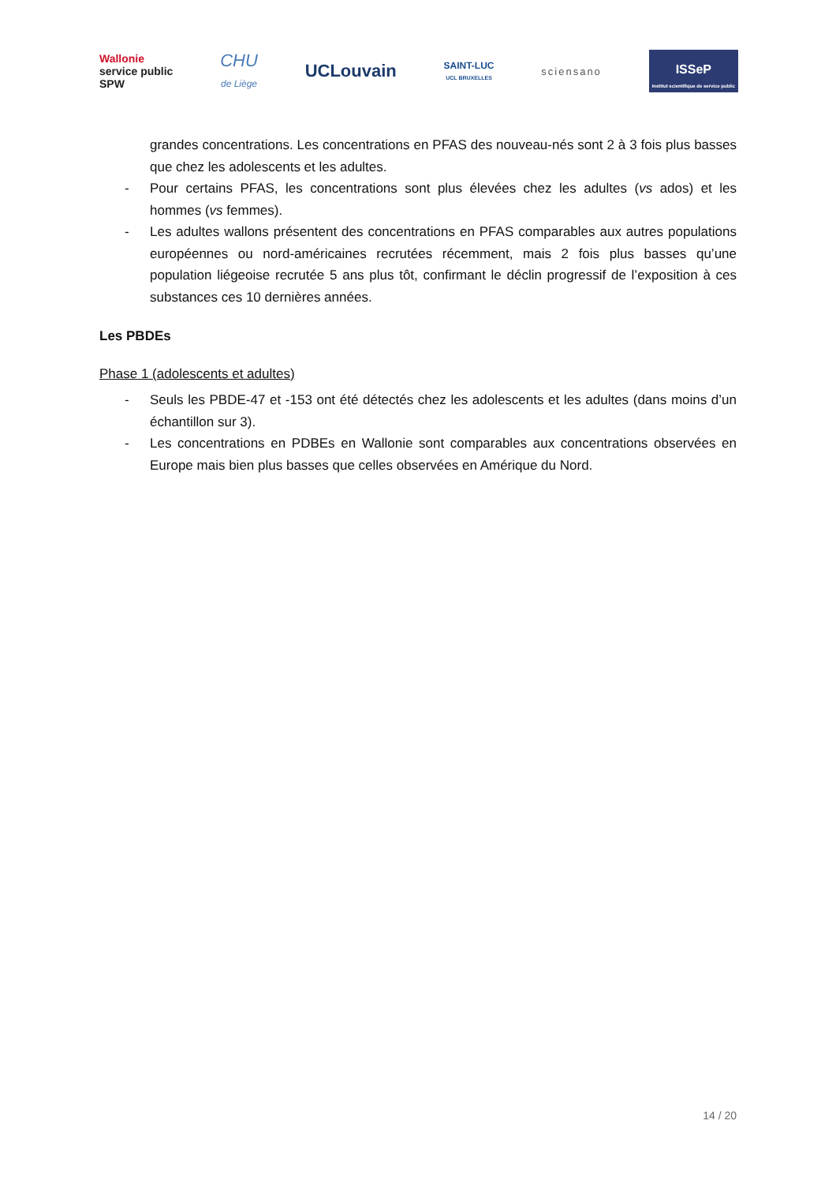Wallonie
service public
SPW
CHU
de Liège
UCLouvain
SAINT-LUC
UCL BRUXELLES
sciensano
ISSeP
Institut scientifique de service public
grandes concentrations. Les concentrations en PFAS des nouveau-nés sont 2 à 3 fois plus basses que chez les adolescents et les adultes.
- Pour certains PFAS, les concentrations sont plus élevées chez les adultes (vs ados) et les hommes (vs femmes).
- Les adultes wallons présentent des concentrations en PFAS comparables aux autres populations européennes ou nord-américaines recrutées récemment, mais 2 fois plus basses qu’une population liégeoise recrutée 5 ans plus tôt, confirmant le déclin progressif de l’exposition à ces substances ces 10 dernières années.
Les PBDEs
Phase 1 (adolescents et adultes)
- Seuls les PBDE-47 et -153 ont été détectés chez les adolescents et les adultes (dans moins d’un échantillon sur 3).
- Les concentrations en PDBEs en Wallonie sont comparables aux concentrations observées en Europe mais bien plus basses que celles observées en Amérique du Nord.
14 / 20